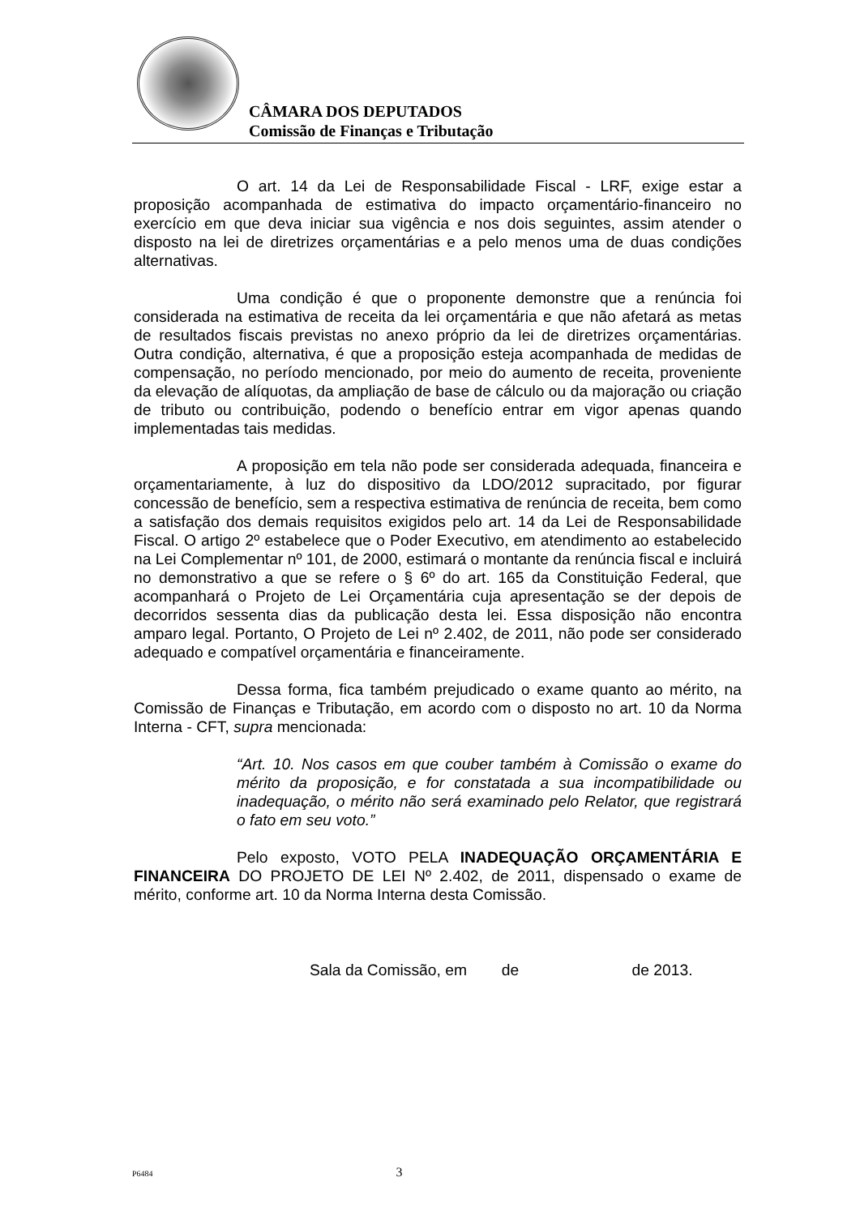CÂMARA DOS DEPUTADOS
Comissão de Finanças e Tributação
O art. 14 da Lei de Responsabilidade Fiscal - LRF, exige estar a proposição acompanhada de estimativa do impacto orçamentário-financeiro no exercício em que deva iniciar sua vigência e nos dois seguintes, assim atender o disposto na lei de diretrizes orçamentárias e a pelo menos uma de duas condições alternativas.
Uma condição é que o proponente demonstre que a renúncia foi considerada na estimativa de receita da lei orçamentária e que não afetará as metas de resultados fiscais previstas no anexo próprio da lei de diretrizes orçamentárias. Outra condição, alternativa, é que a proposição esteja acompanhada de medidas de compensação, no período mencionado, por meio do aumento de receita, proveniente da elevação de alíquotas, da ampliação de base de cálculo ou da majoração ou criação de tributo ou contribuição, podendo o benefício entrar em vigor apenas quando implementadas tais medidas.
A proposição em tela não pode ser considerada adequada, financeira e orçamentariamente, à luz do dispositivo da LDO/2012 supracitado, por figurar concessão de benefício, sem a respectiva estimativa de renúncia de receita, bem como a satisfação dos demais requisitos exigidos pelo art. 14 da Lei de Responsabilidade Fiscal. O artigo 2º estabelece que o Poder Executivo, em atendimento ao estabelecido na Lei Complementar nº 101, de 2000, estimará o montante da renúncia fiscal e incluirá no demonstrativo a que se refere o § 6º do art. 165 da Constituição Federal, que acompanhará o Projeto de Lei Orçamentária cuja apresentação se der depois de decorridos sessenta dias da publicação desta lei. Essa disposição não encontra amparo legal. Portanto, O Projeto de Lei nº 2.402, de 2011, não pode ser considerado adequado e compatível orçamentária e financeiramente.
Dessa forma, fica também prejudicado o exame quanto ao mérito, na Comissão de Finanças e Tributação, em acordo com o disposto no art. 10 da Norma Interna - CFT, supra mencionada:
“Art. 10. Nos casos em que couber também à Comissão o exame do mérito da proposição, e for constatada a sua incompatibilidade ou inadequação, o mérito não será examinado pelo Relator, que registrará o fato em seu voto.”
Pelo exposto, VOTO PELA INADEQUAÇÃO ORÇAMENTÁRIA E FINANCEIRA DO PROJETO DE LEI Nº 2.402, de 2011, dispensado o exame de mérito, conforme art. 10 da Norma Interna desta Comissão.
Sala da Comissão, em de de 2013.
P6484 3